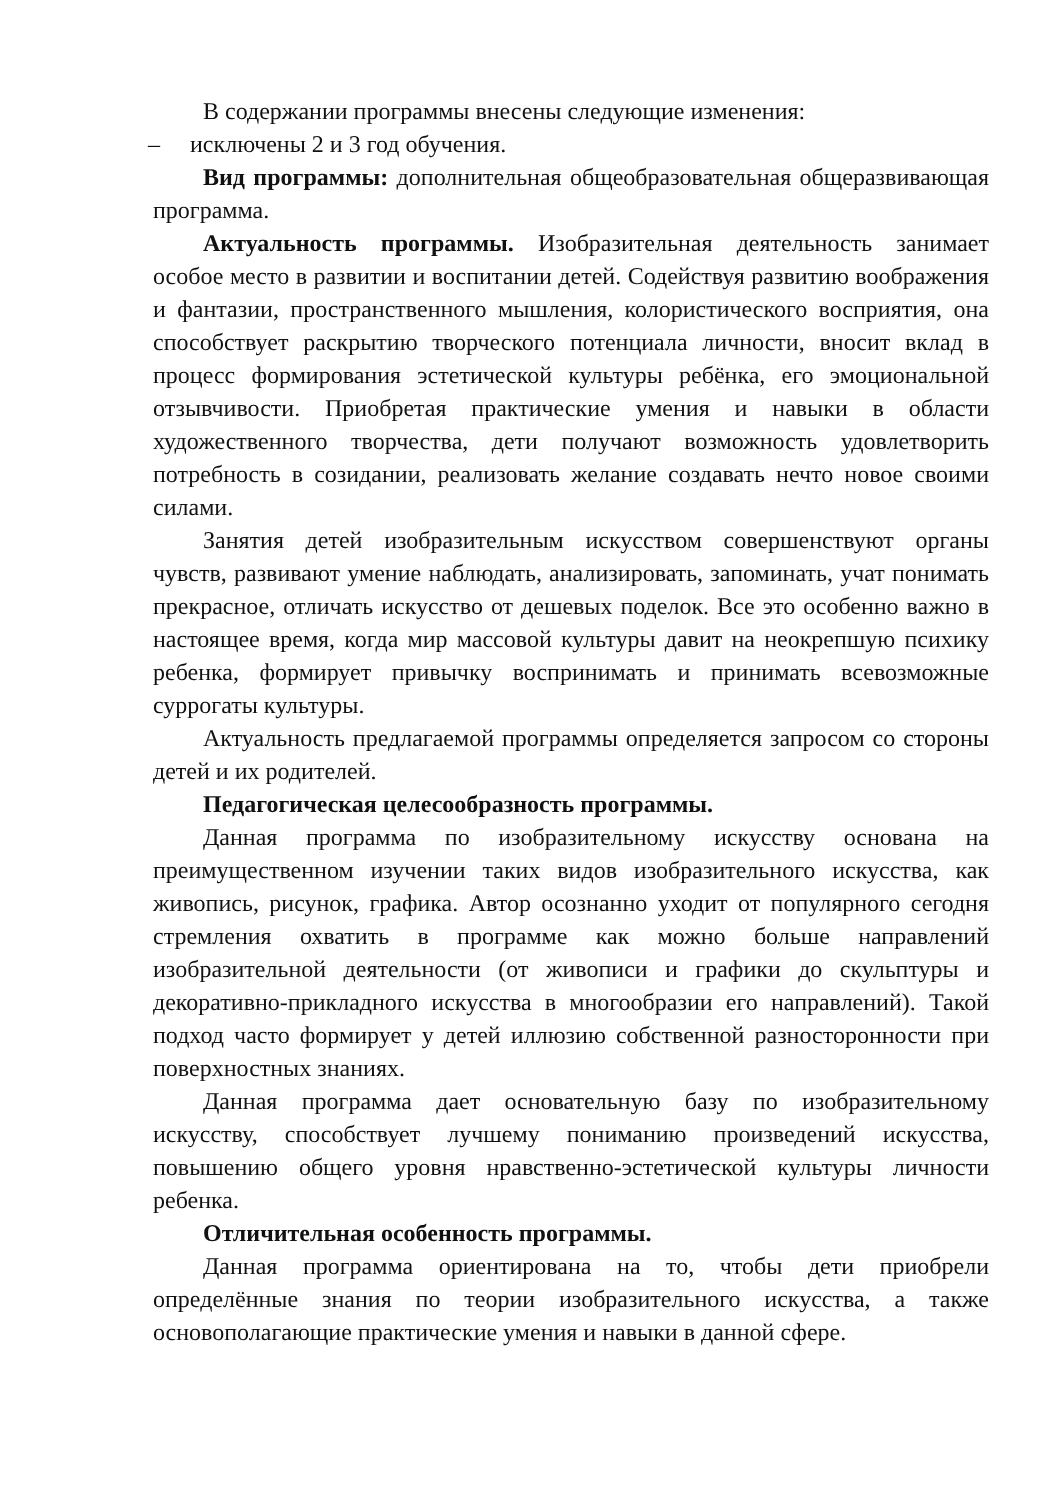В содержании программы внесены следующие изменения:
– исключены 2 и 3 год обучения.
Вид программы: дополнительная общеобразовательная общеразвивающая программа.
Актуальность программы. Изобразительная деятельность занимает особое место в развитии и воспитании детей. Содействуя развитию воображения и фантазии, пространственного мышления, колористического восприятия, она способствует раскрытию творческого потенциала личности, вносит вклад в процесс формирования эстетической культуры ребёнка, его эмоциональной отзывчивости. Приобретая практические умения и навыки в области художественного творчества, дети получают возможность удовлетворить потребность в созидании, реализовать желание создавать нечто новое своими силами.
Занятия детей изобразительным искусством совершенствуют органы чувств, развивают умение наблюдать, анализировать, запоминать, учат понимать прекрасное, отличать искусство от дешевых поделок. Все это особенно важно в настоящее время, когда мир массовой культуры давит на неокрепшую психику ребенка, формирует привычку воспринимать и принимать всевозможные суррогаты культуры.
Актуальность предлагаемой программы определяется запросом со стороны детей и их родителей.
Педагогическая целесообразность программы.
Данная программа по изобразительному искусству основана на преимущественном изучении таких видов изобразительного искусства, как живопись, рисунок, графика. Автор осознанно уходит от популярного сегодня стремления охватить в программе как можно больше направлений изобразительной деятельности (от живописи и графики до скульптуры и декоративно-прикладного искусства в многообразии его направлений). Такой подход часто формирует у детей иллюзию собственной разносторонности при поверхностных знаниях.
Данная программа дает основательную базу по изобразительному искусству, способствует лучшему пониманию произведений искусства, повышению общего уровня нравственно-эстетической культуры личности ребенка.
Отличительная особенность программы.
Данная программа ориентирована на то, чтобы дети приобрели определённые знания по теории изобразительного искусства, а также основополагающие практические умения и навыки в данной сфере.